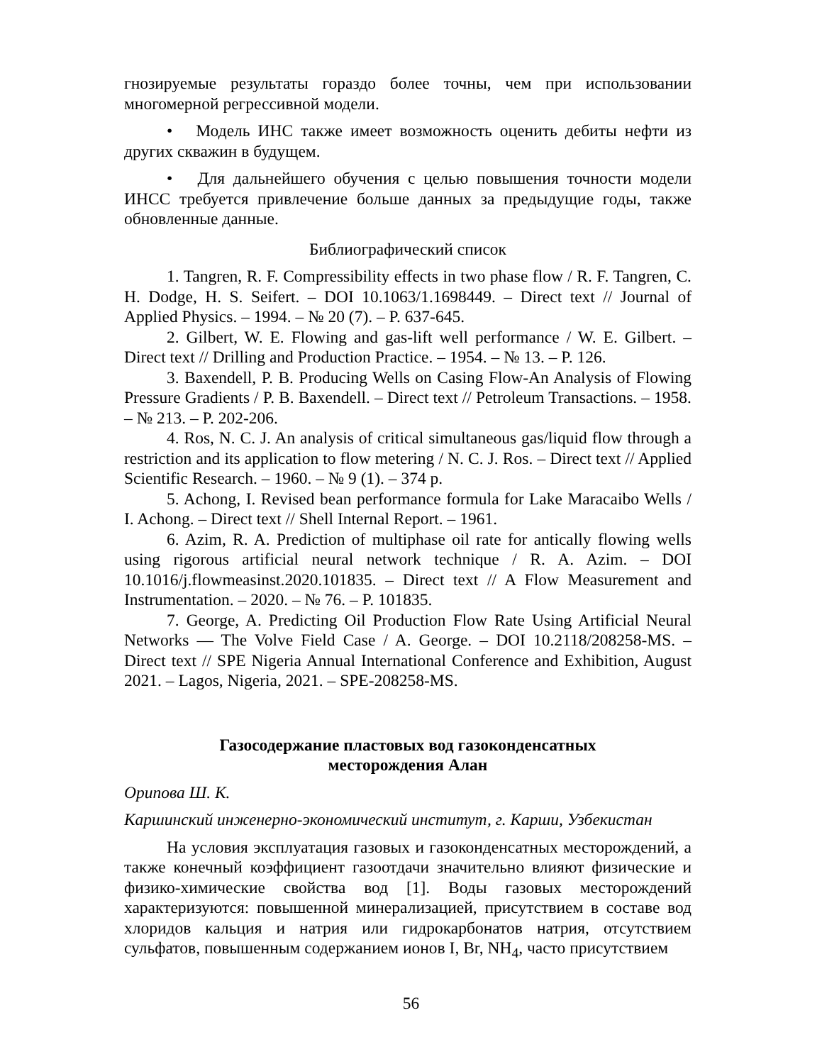гнозируемые результаты гораздо более точны, чем при использовании многомерной регрессивной модели.
• Модель ИНС также имеет возможность оценить дебиты нефти из других скважин в будущем.
• Для дальнейшего обучения с целью повышения точности модели ИНСС требуется привлечение больше данных за предыдущие годы, также обновленные данные.
Библиографический список
1. Tangren, R. F. Compressibility effects in two phase flow / R. F. Tangren, C. H. Dodge, H. S. Seifert. – DOI 10.1063/1.1698449. – Direct text // Journal of Applied Physics. – 1994. – № 20 (7). – P. 637-645.
2. Gilbert, W. E. Flowing and gas-lift well performance / W. E. Gilbert. – Direct text // Drilling and Production Practice. – 1954. – № 13. – P. 126.
3. Baxendell, P. B. Producing Wells on Casing Flow-An Analysis of Flowing Pressure Gradients / P. B. Baxendell. – Direct text // Petroleum Transactions. – 1958. – № 213. – P. 202-206.
4. Ros, N. C. J. An analysis of critical simultaneous gas/liquid flow through a restriction and its application to flow metering / N. C. J. Ros. – Direct text // Applied Scientific Research. – 1960. – № 9 (1). – 374 p.
5. Achong, I. Revised bean performance formula for Lake Maracaibo Wells / I. Achong. – Direct text // Shell Internal Report. – 1961.
6. Azim, R. A. Prediction of multiphase oil rate for antically flowing wells using rigorous artificial neural network technique / R. A. Azim. – DOI 10.1016/j.flowmeasinst.2020.101835. – Direct text // A Flow Measurement and Instrumentation. – 2020. – № 76. – P. 101835.
7. George, A. Predicting Oil Production Flow Rate Using Artificial Neural Networks — The Volve Field Case / A. George. – DOI 10.2118/208258-MS. – Direct text // SPE Nigeria Annual International Conference and Exhibition, August 2021. – Lagos, Nigeria, 2021. – SPE-208258-MS.
Газосодержание пластовых вод газоконденсатных
месторождения Алан
Орипова Ш. К.
Каршинский инженерно-экономический институт, г. Карши, Узбекистан
На условия эксплуатация газовых и газоконденсатных месторождений, а также конечный коэффициент газоотдачи значительно влияют физические и физико-химические свойства вод [1]. Воды газовых месторождений характеризуются: повышенной минерализацией, присутствием в составе вод хлоридов кальция и натрия или гидрокарбонатов натрия, отсутствием сульфатов, повышенным содержанием ионов I, Br, NH<sub>4</sub>, часто присутствием
56